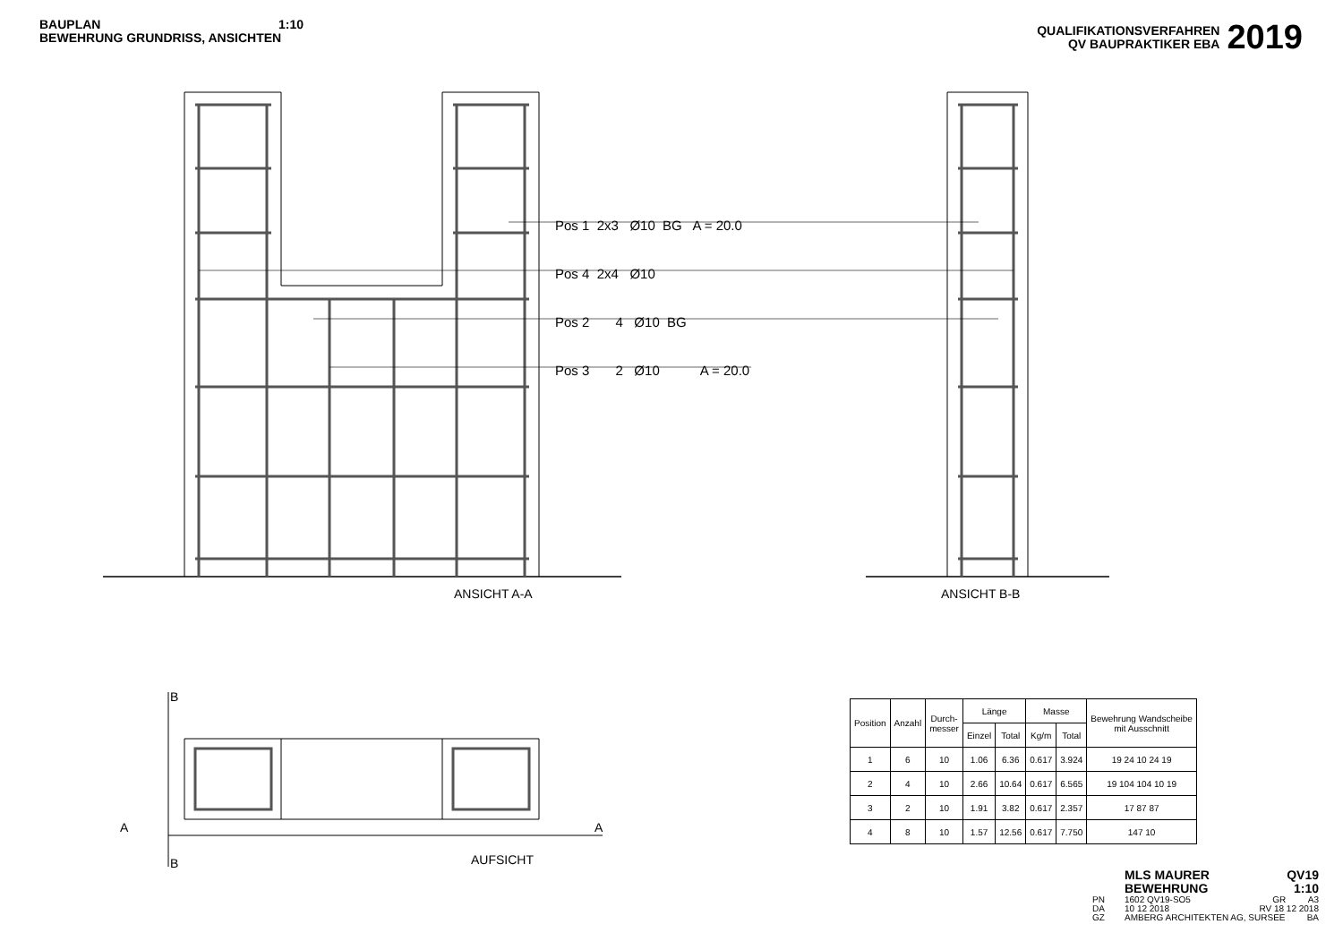BAUPLAN 1:10
BEWEHRUNG GRUNDRISS, ANSICHTEN
QUALIFIKATIONSVERFAHREN
QV BAUPRAKTIKER EBA
2019
Pos 1 2x3 Ø10 BG A = 20.0
Pos 4 2x4 Ø10
Pos 2 4 Ø10 BG
Pos 3 2 Ø10 A = 20.0
ANSICHT A-A ANSICHT B-B
B
A A
B AUFSICHT
| Position | Anzahl | Durch- messer | Länge | | Masse | | Bewehrung Wandscheibe mit Ausschnitt |
| --- | --- | --- | --- | --- | --- | --- | --- |
| | | | Einzel | Total | Kg/m | Total | |
| 1 | 6 | 10 | 1.06 | 6.36 | 0.617 | 3.924 | 19 24 10 24 19 |
| 2 | 4 | 10 | 2.66 | 10.64 | 0.617 | 6.565 | 19 104 104 10 19 |
| 3 | 2 | 10 | 1.91 | 3.82 | 0.617 | 2.357 | 17 87 87 |
| 4 | 8 | 10 | 1.57 | 12.56 | 0.617 | 7.750 | 147 10 |
MLS MAURER QV19
BEWEHRUNG 1:10
PN 1602 QV19-SO5 GR A3
DA 10 12 2018 RV 18 12 2018
GZ AMBERG ARCHITEKTEN AG, SURSEE BA